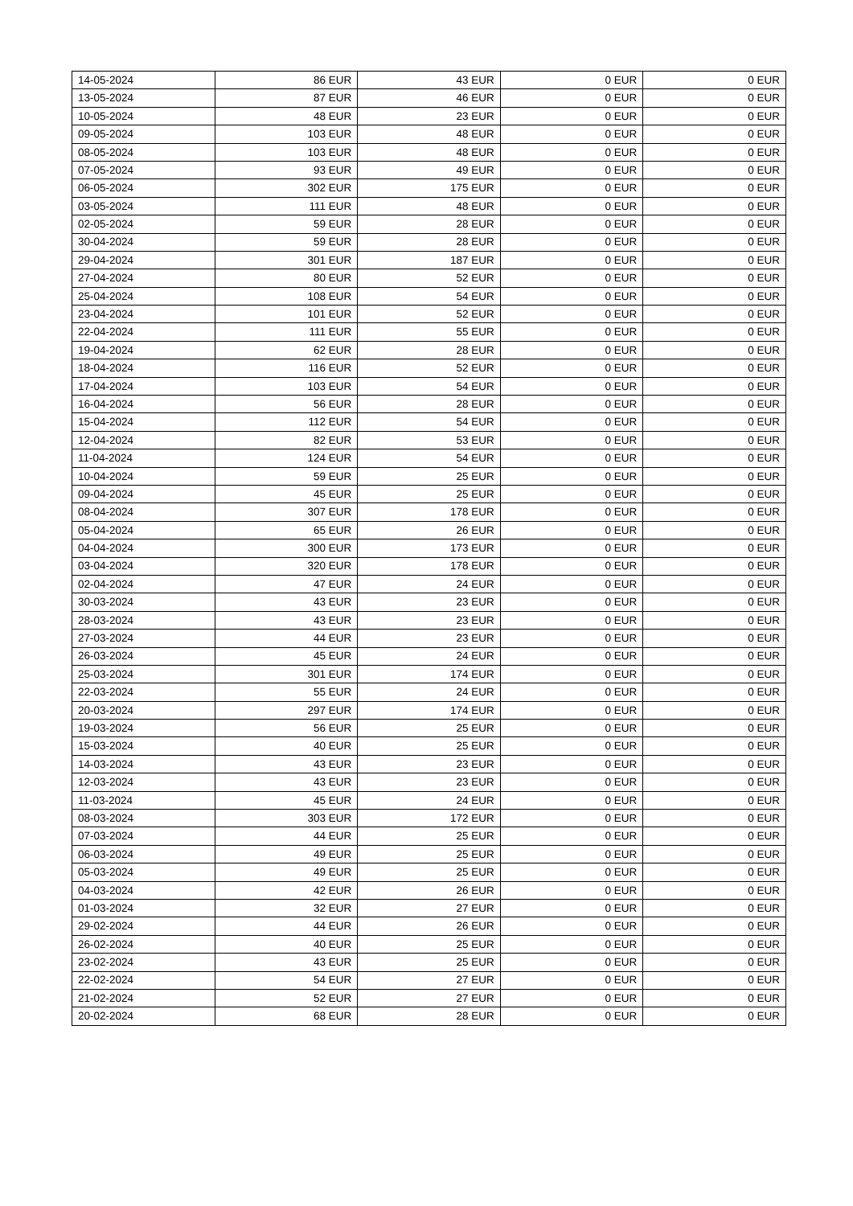| 14-05-2024 | 86 EUR | 43 EUR | 0 EUR | 0 EUR |
| 13-05-2024 | 87 EUR | 46 EUR | 0 EUR | 0 EUR |
| 10-05-2024 | 48 EUR | 23 EUR | 0 EUR | 0 EUR |
| 09-05-2024 | 103 EUR | 48 EUR | 0 EUR | 0 EUR |
| 08-05-2024 | 103 EUR | 48 EUR | 0 EUR | 0 EUR |
| 07-05-2024 | 93 EUR | 49 EUR | 0 EUR | 0 EUR |
| 06-05-2024 | 302 EUR | 175 EUR | 0 EUR | 0 EUR |
| 03-05-2024 | 111 EUR | 48 EUR | 0 EUR | 0 EUR |
| 02-05-2024 | 59 EUR | 28 EUR | 0 EUR | 0 EUR |
| 30-04-2024 | 59 EUR | 28 EUR | 0 EUR | 0 EUR |
| 29-04-2024 | 301 EUR | 187 EUR | 0 EUR | 0 EUR |
| 27-04-2024 | 80 EUR | 52 EUR | 0 EUR | 0 EUR |
| 25-04-2024 | 108 EUR | 54 EUR | 0 EUR | 0 EUR |
| 23-04-2024 | 101 EUR | 52 EUR | 0 EUR | 0 EUR |
| 22-04-2024 | 111 EUR | 55 EUR | 0 EUR | 0 EUR |
| 19-04-2024 | 62 EUR | 28 EUR | 0 EUR | 0 EUR |
| 18-04-2024 | 116 EUR | 52 EUR | 0 EUR | 0 EUR |
| 17-04-2024 | 103 EUR | 54 EUR | 0 EUR | 0 EUR |
| 16-04-2024 | 56 EUR | 28 EUR | 0 EUR | 0 EUR |
| 15-04-2024 | 112 EUR | 54 EUR | 0 EUR | 0 EUR |
| 12-04-2024 | 82 EUR | 53 EUR | 0 EUR | 0 EUR |
| 11-04-2024 | 124 EUR | 54 EUR | 0 EUR | 0 EUR |
| 10-04-2024 | 59 EUR | 25 EUR | 0 EUR | 0 EUR |
| 09-04-2024 | 45 EUR | 25 EUR | 0 EUR | 0 EUR |
| 08-04-2024 | 307 EUR | 178 EUR | 0 EUR | 0 EUR |
| 05-04-2024 | 65 EUR | 26 EUR | 0 EUR | 0 EUR |
| 04-04-2024 | 300 EUR | 173 EUR | 0 EUR | 0 EUR |
| 03-04-2024 | 320 EUR | 178 EUR | 0 EUR | 0 EUR |
| 02-04-2024 | 47 EUR | 24 EUR | 0 EUR | 0 EUR |
| 30-03-2024 | 43 EUR | 23 EUR | 0 EUR | 0 EUR |
| 28-03-2024 | 43 EUR | 23 EUR | 0 EUR | 0 EUR |
| 27-03-2024 | 44 EUR | 23 EUR | 0 EUR | 0 EUR |
| 26-03-2024 | 45 EUR | 24 EUR | 0 EUR | 0 EUR |
| 25-03-2024 | 301 EUR | 174 EUR | 0 EUR | 0 EUR |
| 22-03-2024 | 55 EUR | 24 EUR | 0 EUR | 0 EUR |
| 20-03-2024 | 297 EUR | 174 EUR | 0 EUR | 0 EUR |
| 19-03-2024 | 56 EUR | 25 EUR | 0 EUR | 0 EUR |
| 15-03-2024 | 40 EUR | 25 EUR | 0 EUR | 0 EUR |
| 14-03-2024 | 43 EUR | 23 EUR | 0 EUR | 0 EUR |
| 12-03-2024 | 43 EUR | 23 EUR | 0 EUR | 0 EUR |
| 11-03-2024 | 45 EUR | 24 EUR | 0 EUR | 0 EUR |
| 08-03-2024 | 303 EUR | 172 EUR | 0 EUR | 0 EUR |
| 07-03-2024 | 44 EUR | 25 EUR | 0 EUR | 0 EUR |
| 06-03-2024 | 49 EUR | 25 EUR | 0 EUR | 0 EUR |
| 05-03-2024 | 49 EUR | 25 EUR | 0 EUR | 0 EUR |
| 04-03-2024 | 42 EUR | 26 EUR | 0 EUR | 0 EUR |
| 01-03-2024 | 32 EUR | 27 EUR | 0 EUR | 0 EUR |
| 29-02-2024 | 44 EUR | 26 EUR | 0 EUR | 0 EUR |
| 26-02-2024 | 40 EUR | 25 EUR | 0 EUR | 0 EUR |
| 23-02-2024 | 43 EUR | 25 EUR | 0 EUR | 0 EUR |
| 22-02-2024 | 54 EUR | 27 EUR | 0 EUR | 0 EUR |
| 21-02-2024 | 52 EUR | 27 EUR | 0 EUR | 0 EUR |
| 20-02-2024 | 68 EUR | 28 EUR | 0 EUR | 0 EUR |